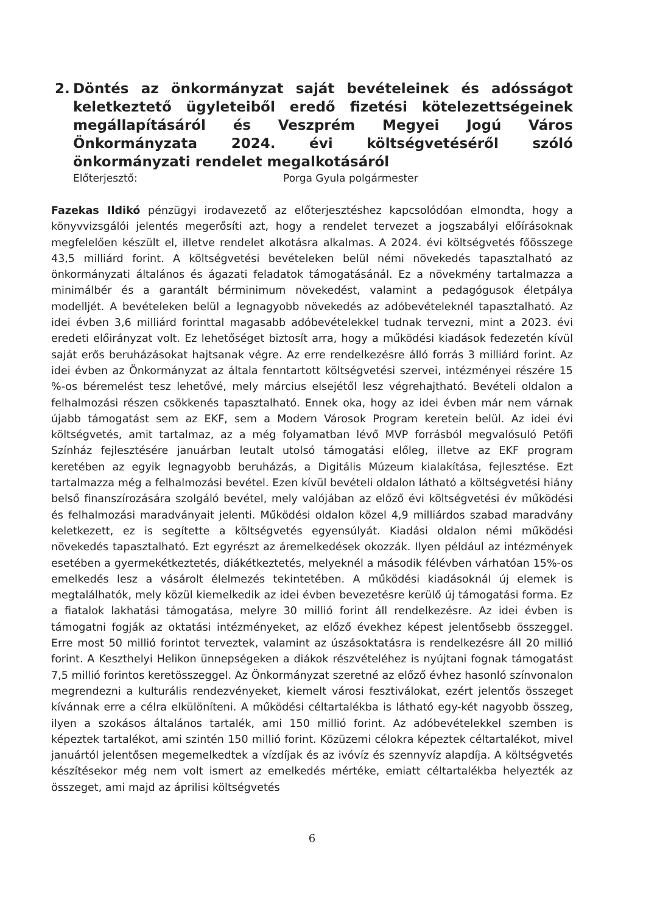2. Döntés az önkormányzat saját bevételeinek és adósságot keletkeztető ügyleteiből eredő fizetési kötelezettségeinek megállapításáról és Veszprém Megyei Jogú Város Önkormányzata 2024. évi költségvetéséről szóló önkormányzati rendelet megalkotásáról
Előterjesztő: Porga Gyula polgármester
Fazekas Ildikó pénzügyi irodavezető az előterjesztéshez kapcsolódóan elmondta, hogy a könyvvizsgálói jelentés megerősíti azt, hogy a rendelet tervezet a jogszabályi előírásoknak megfelelően készült el, illetve rendelet alkotásra alkalmas. A 2024. évi költségvetés főösszege 43,5 milliárd forint. A költségvetési bevételeken belül némi növekedés tapasztalható az önkormányzati általános és ágazati feladatok támogatásánál. Ez a növekmény tartalmazza a minimálbér és a garantált bérminimum növekedést, valamint a pedagógusok életpálya modelljét. A bevételeken belül a legnagyobb növekedés az adóbevételeknél tapasztalható. Az idei évben 3,6 milliárd forinttal magasabb adóbevételekkel tudnak tervezni, mint a 2023. évi eredeti előirányzat volt. Ez lehetőséget biztosít arra, hogy a működési kiadások fedezetén kívül saját erős beruházásokat hajtsanak végre. Az erre rendelkezésre álló forrás 3 milliárd forint. Az idei évben az Önkormányzat az általa fenntartott költségvetési szervei, intézményei részére 15 %-os béremelést tesz lehetővé, mely március elsejétől lesz végrehajtható. Bevételi oldalon a felhalmozási részen csökkenés tapasztalható. Ennek oka, hogy az idei évben már nem várnak újabb támogatást sem az EKF, sem a Modern Városok Program keretein belül. Az idei évi költségvetés, amit tartalmaz, az a még folyamatban lévő MVP forrásból megvalósuló Petőfi Színház fejlesztésére januárban leutalt utolsó támogatási előleg, illetve az EKF program keretében az egyik legnagyobb beruházás, a Digitális Múzeum kialakítása, fejlesztése. Ezt tartalmazza még a felhalmozási bevétel. Ezen kívül bevételi oldalon látható a költségvetési hiány belső finanszírozására szolgáló bevétel, mely valójában az előző évi költségvetési év működési és felhalmozási maradványait jelenti. Működési oldalon közel 4,9 milliárdos szabad maradvány keletkezett, ez is segítette a költségvetés egyensúlyát. Kiadási oldalon némi működési növekedés tapasztalható. Ezt egyrészt az áremelkedések okozzák. Ilyen például az intézmények esetében a gyermekétkeztetés, diákétkeztetés, melyeknél a második félévben várhatóan 15%-os emelkedés lesz a vásárolt élelmezés tekintetében. A működési kiadásoknál új elemek is megtalálhatók, mely közül kiemelkedik az idei évben bevezetésre kerülő új támogatási forma. Ez a fiatalok lakhatási támogatása, melyre 30 millió forint áll rendelkezésre. Az idei évben is támogatni fogják az oktatási intézményeket, az előző évekhez képest jelentősebb összeggel. Erre most 50 millió forintot terveztek, valamint az úszásoktatásra is rendelkezésre áll 20 millió forint. A Keszthelyi Helikon ünnepségeken a diákok részvételéhez is nyújtani fognak támogatást 7,5 millió forintos keretösszeggel. Az Önkormányzat szeretné az előző évhez hasonló színvonalon megrendezni a kulturális rendezvényeket, kiemelt városi fesztiválokat, ezért jelentős összeget kívánnak erre a célra elkülöníteni. A működési céltartalékba is látható egy-két nagyobb összeg, ilyen a szokásos általános tartalék, ami 150 millió forint. Az adóbevételekkel szemben is képeztek tartalékot, ami szintén 150 millió forint. Közüzemi célokra képeztek céltartalékot, mivel januártól jelentősen megemelkedtek a vízdíjak és az ivóvíz és szennyvíz alapdíja. A költségvetés készítésekor még nem volt ismert az emelkedés mértéke, emiatt céltartalékba helyezték az összeget, ami majd az áprilisi költségvetés
6